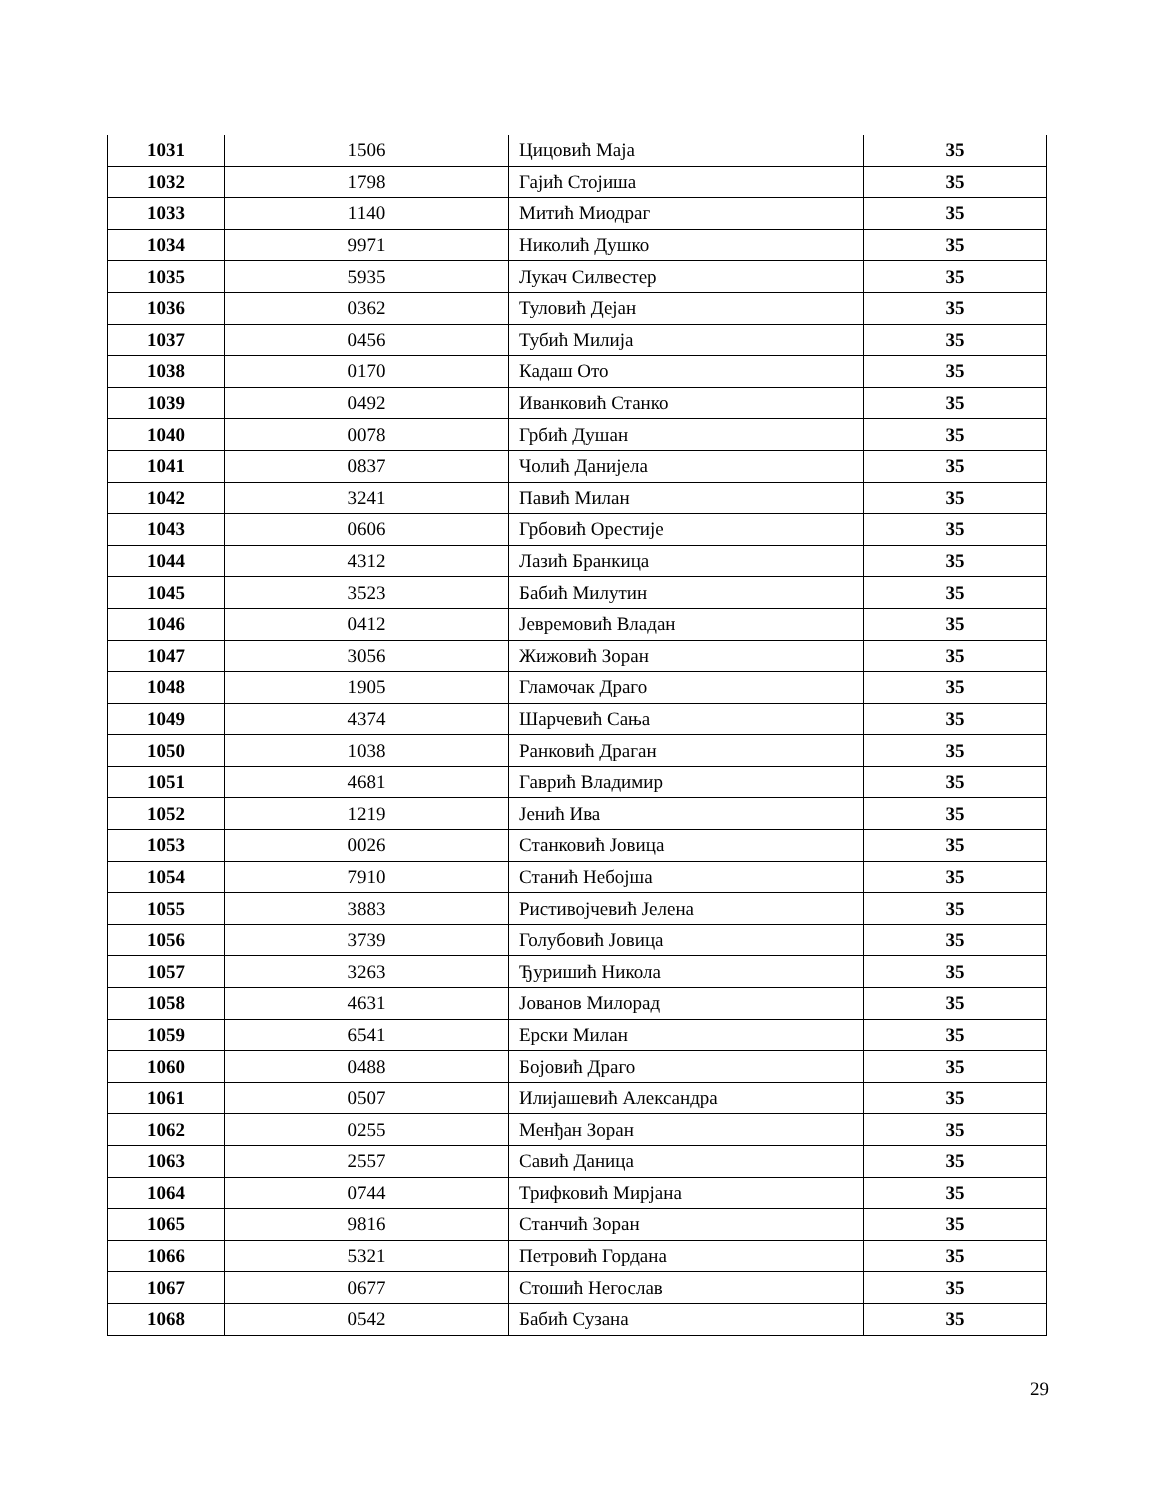| 1031 | 1506 | Цицовић Маја | 35 |
| 1032 | 1798 | Гајић Стојиша | 35 |
| 1033 | 1140 | Митић Миодраг | 35 |
| 1034 | 9971 | Николић Душко | 35 |
| 1035 | 5935 | Лукач Силвестер | 35 |
| 1036 | 0362 | Туловић Дејан | 35 |
| 1037 | 0456 | Тубић Милија | 35 |
| 1038 | 0170 | Кадаш Ото | 35 |
| 1039 | 0492 | Иванковић Станко | 35 |
| 1040 | 0078 | Грбић Душан | 35 |
| 1041 | 0837 | Чолић Данијела | 35 |
| 1042 | 3241 | Павић Милан | 35 |
| 1043 | 0606 | Грбовић Орестије | 35 |
| 1044 | 4312 | Лазић Бранкица | 35 |
| 1045 | 3523 | Бабић Милутин | 35 |
| 1046 | 0412 | Јевремовић Владан | 35 |
| 1047 | 3056 | Жижовић Зоран | 35 |
| 1048 | 1905 | Гламочак Драго | 35 |
| 1049 | 4374 | Шарчевић Сања | 35 |
| 1050 | 1038 | Ранковић Драган | 35 |
| 1051 | 4681 | Гаврић Владимир | 35 |
| 1052 | 1219 | Јенић Ива | 35 |
| 1053 | 0026 | Станковић Јовица | 35 |
| 1054 | 7910 | Станић Небојша | 35 |
| 1055 | 3883 | Ристивојчевић Јелена | 35 |
| 1056 | 3739 | Голубовић Јовица | 35 |
| 1057 | 3263 | Ђуришић Никола | 35 |
| 1058 | 4631 | Јованов Милорад | 35 |
| 1059 | 6541 | Ерски Милан | 35 |
| 1060 | 0488 | Бојовић Драго | 35 |
| 1061 | 0507 | Илијашевић Александра | 35 |
| 1062 | 0255 | Менђан Зоран | 35 |
| 1063 | 2557 | Савић Даница | 35 |
| 1064 | 0744 | Трифковић Мирјана | 35 |
| 1065 | 9816 | Станчић Зоран | 35 |
| 1066 | 5321 | Петровић Гордана | 35 |
| 1067 | 0677 | Стошић Негослав | 35 |
| 1068 | 0542 | Бабић Сузана | 35 |
29